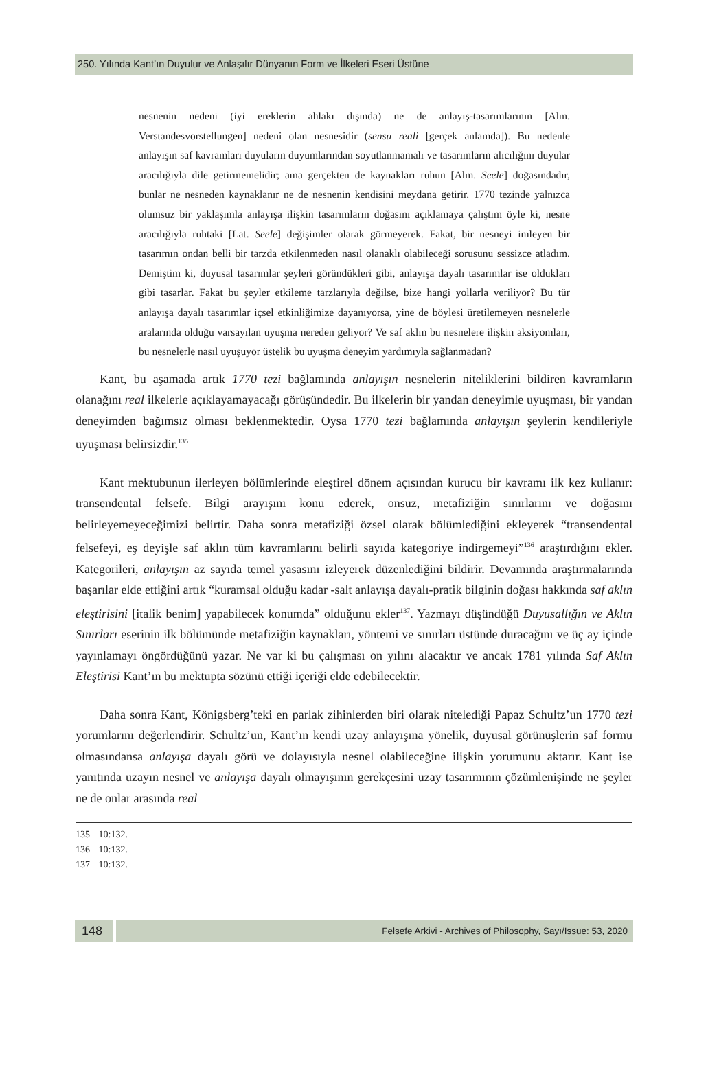250. Yılında Kant’ın Duyulur ve Anlaşılır Dünyanın Form ve İlkeleri Eseri Üstüne
nesnenin nedeni (iyi ereklerin ahlakı dışında) ne de anlayış-tasarımlarının [Alm. Verstandesvorstellungen] nedeni olan nesnesidir (sensu reali [gerçek anlamda]). Bu nedenle anlayışın saf kavramları duyuların duyumlarından soyutlanmamalı ve tasarımların alıcılığını duyular aracılığıyla dile getirmemelidir; ama gerçekten de kaynakları ruhun [Alm. Seele] doğasındadır, bunlar ne nesneden kaynaklanır ne de nesnenin kendisini meydana getirir. 1770 tezinde yalnızca olumsuz bir yaklaşımla anlayışa ilişkin tasarımların doğasını açıklamaya çalıştım öyle ki, nesne aracılığıyla ruhtaki [Lat. Seele] değişimler olarak görmeyerek. Fakat, bir nesneyi imleyen bir tasarımın ondan belli bir tarzda etkilenmeden nasıl olanaklı olabileceği sorusunu sessizce atladım. Demiştim ki, duyusal tasarımlar şeyleri göründükleri gibi, anlayışa dayalı tasarımlar ise oldukları gibi tasarlar. Fakat bu şeyler etkileme tarzlarıyla değilse, bize hangi yollarla veriliyor? Bu tür anlayışa dayalı tasarımlar içsel etkinliğimize dayanıyorsa, yine de böylesi üretilemeyen nesnelerle aralarında olduğu varsayılan uyuşma nereden geliyor? Ve saf aklın bu nesnelere ilişkin aksiyomları, bu nesnelerle nasıl uyuşuyor üstelik bu uyuşma deneyim yardımıyla sağlanmadan?
Kant, bu aşamada artık 1770 tezi bağlamında anlayışın nesnelerin niteliklerini bildiren kavramların olanağını real ilkelerle açıklayamayacağı görüşündedir. Bu ilkelerin bir yandan deneyimle uyuşması, bir yandan deneyimden bağımsız olması beklenmektedir. Oysa 1770 tezi bağlamında anlayışın şeylerin kendileriyle uyuşması belirsizdir.<sup>135</sup>
Kant mektubunun ilerleyen bölümlerinde eleştirel dönem açısından kurucu bir kavramı ilk kez kullanır: transendental felsefe. Bilgi arayışını konu ederek, onsuz, metafiziğin sınırlarını ve doğasını belirleyemeyeceğimizi belirtir. Daha sonra metafiziği özsel olarak bölümlediğini ekleyerek “transendental felsefeyi, eş deyişle saf aklın tüm kavramlarını belirli sayıda kategoriye indirgemeyi”<sup>136</sup> araştırdığını ekler. Kategorileri, anlayışın az sayıda temel yasasını izleyerek düzenlediğini bildirir. Devamında araştırmalarında başarılar elde ettiğini artık “kuramsal olduğu kadar -salt anlayışa dayalı-pratik bilginin doğası hakkında saf aklın eleştirisini [italik benim] yapabilecek konumda” olduğunu ekler<sup>137</sup>. Yazmayı düşündüğü Duyusallığın ve Aklın Sınırları eserinin ilk bölümünde metafiziğin kaynakları, yöntemi ve sınırları üstünde duracağını ve üç ay içinde yayınlamayı öngördüğünü yazar. Ne var ki bu çalışması on yılını alacaktır ve ancak 1781 yılında Saf Aklın Eleştirisi Kant’ın bu mektupta sözünü ettiği içeriği elde edebilecektir.
Daha sonra Kant, Königsberg’teki en parlak zihinlerden biri olarak nitelediği Papaz Schultz’un 1770 tezi yorumlarını değerlendirir. Schultz’un, Kant’ın kendi uzay anlayışına yönelik, duyusal görünüşlerin saf formu olmasındansa anlayışa dayalı görü ve dolayısıyla nesnel olabileceğine ilişkin yorumunu aktarır. Kant ise yanıtında uzayın nesnel ve anlayışa dayalı olmayışının gerekçesini uzay tasarımının çözümlenişinde ne şeyler ne de onlar arasında real
135 10:132.
136 10:132.
137 10:132.
148
Felsefe Arkivi - Archives of Philosophy, Sayı/Issue: 53, 2020